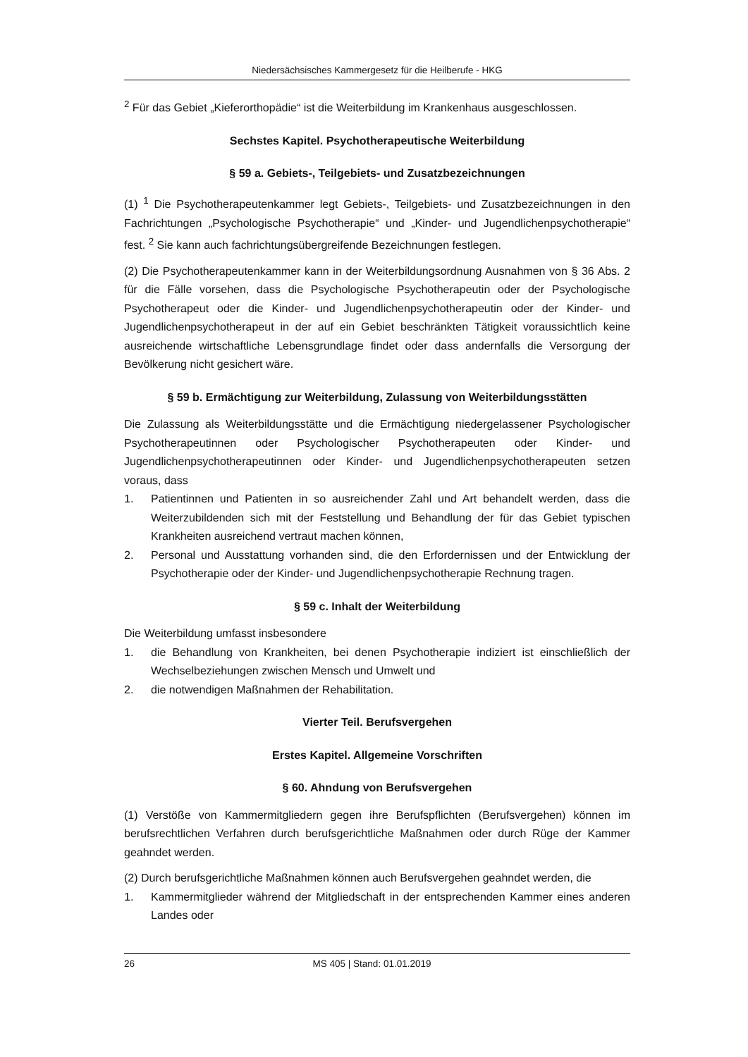Niedersächsisches Kammergesetz für die Heilberufe - HKG
<sup>2</sup> Für das Gebiet „Kieferorthopädie“ ist die Weiterbildung im Krankenhaus ausgeschlossen.
Sechstes Kapitel. Psychotherapeutische Weiterbildung
§ 59 a. Gebiets-, Teilgebiets- und Zusatzbezeichnungen
(1) <sup>1</sup> Die Psychotherapeutenkammer legt Gebiets-, Teilgebiets- und Zusatzbezeichnungen in den Fachrichtungen „Psychologische Psychotherapie“ und „Kinder- und Jugendlichenpsychotherapie“ fest. <sup>2</sup> Sie kann auch fachrichtungsübergreifende Bezeichnungen festlegen.
(2) Die Psychotherapeutenkammer kann in der Weiterbildungsordnung Ausnahmen von § 36 Abs. 2 für die Fälle vorsehen, dass die Psychologische Psychotherapeutin oder der Psychologische Psychotherapeut oder die Kinder- und Jugendlichenpsychotherapeutin oder der Kinder- und Jugendlichenpsychotherapeut in der auf ein Gebiet beschränkten Tätigkeit voraussichtlich keine ausreichende wirtschaftliche Lebensgrundlage findet oder dass andernfalls die Versorgung der Bevölkerung nicht gesichert wäre.
§ 59 b. Ermächtigung zur Weiterbildung, Zulassung von Weiterbildungsstätten
Die Zulassung als Weiterbildungsstätte und die Ermächtigung niedergelassener Psychologischer Psychotherapeutinnen oder Psychologischer Psychotherapeuten oder Kinder- und Jugendlichenpsychotherapeutinnen oder Kinder- und Jugendlichenpsychotherapeuten setzen voraus, dass
1. Patientinnen und Patienten in so ausreichender Zahl und Art behandelt werden, dass die Weiterzubildenden sich mit der Feststellung und Behandlung der für das Gebiet typischen Krankheiten ausreichend vertraut machen können,
2. Personal und Ausstattung vorhanden sind, die den Erfordernissen und der Entwicklung der Psychotherapie oder der Kinder- und Jugendlichenpsychotherapie Rechnung tragen.
§ 59 c. Inhalt der Weiterbildung
Die Weiterbildung umfasst insbesondere
1. die Behandlung von Krankheiten, bei denen Psychotherapie indiziert ist einschließlich der Wechselbeziehungen zwischen Mensch und Umwelt und
2. die notwendigen Maßnahmen der Rehabilitation.
Vierter Teil. Berufsvergehen
Erstes Kapitel. Allgemeine Vorschriften
§ 60. Ahndung von Berufsvergehen
(1) Verstöße von Kammermitgliedern gegen ihre Berufspflichten (Berufsvergehen) können im berufsrechtlichen Verfahren durch berufsgerichtliche Maßnahmen oder durch Rüge der Kammer geahndet werden.
(2) Durch berufsgerichtliche Maßnahmen können auch Berufsvergehen geahndet werden, die
1. Kammermitglieder während der Mitgliedschaft in der entsprechenden Kammer eines anderen Landes oder
26 MS 405 | Stand: 01.01.2019